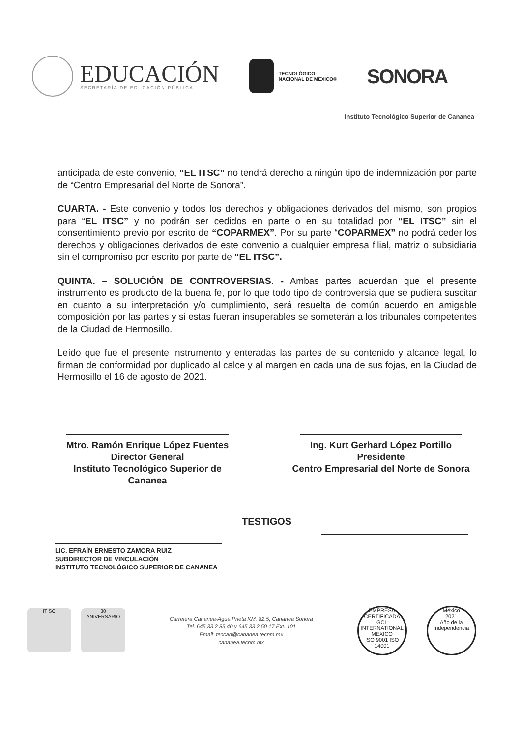EDUCACIÓN
SECRETARÍA DE EDUCACIÓN PÚBLICA
TECNOLÓGICO
NACIONAL DE MEXICO®
SONORA
Instituto Tecnológico Superior de Cananea
anticipada de este convenio, “EL ITSC” no tendrá derecho a ningún tipo de indemnización por parte de “Centro Empresarial del Norte de Sonora”.
CUARTA. - Este convenio y todos los derechos y obligaciones derivados del mismo, son propios para “EL ITSC” y no podrán ser cedidos en parte o en su totalidad por “EL ITSC” sin el consentimiento previo por escrito de “COPARMEX”. Por su parte “COPARMEX” no podrá ceder los derechos y obligaciones derivados de este convenio a cualquier empresa filial, matriz o subsidiaria sin el compromiso por escrito por parte de “EL ITSC”.
QUINTA. – SOLUCIÓN DE CONTROVERSIAS. - Ambas partes acuerdan que el presente instrumento es producto de la buena fe, por lo que todo tipo de controversia que se pudiera suscitar en cuanto a su interpretación y/o cumplimiento, será resuelta de común acuerdo en amigable composición por las partes y si estas fueran insuperables se someterán a los tribunales competentes de la Ciudad de Hermosillo.
Leído que fue el presente instrumento y enteradas las partes de su contenido y alcance legal, lo firman de conformidad por duplicado al calce y al margen en cada una de sus fojas, en la Ciudad de Hermosillo el 16 de agosto de 2021.
Mtro. Ramón Enrique López Fuentes
Director General
Instituto Tecnológico Superior de Cananea
Ing. Kurt Gerhard López Portillo
Presidente
Centro Empresarial del Norte de Sonora
LIC. EFRAÍN ERNESTO ZAMORA RUIZ
SUBDIRECTOR DE VINCULACIÓN
INSTITUTO TECNOLÓGICO SUPERIOR DE CANANEA
TESTIGOS
IT SC
30
ANIVERSARIO
Carretera Cananea-Agua Prieta KM. 82.5, Cananea Sonora
Tel. 645 33 2 85 40 y 645 33 2 50 17 Ext. 101
Email: teccan@cananea.tecnm.mx
cananea.tecnm.mx
EMPRESA CERTIFICADA
GCL
INTERNATIONAL MEXICO
ISO 9001 ISO 14001
México
2021
Año de la Independencia